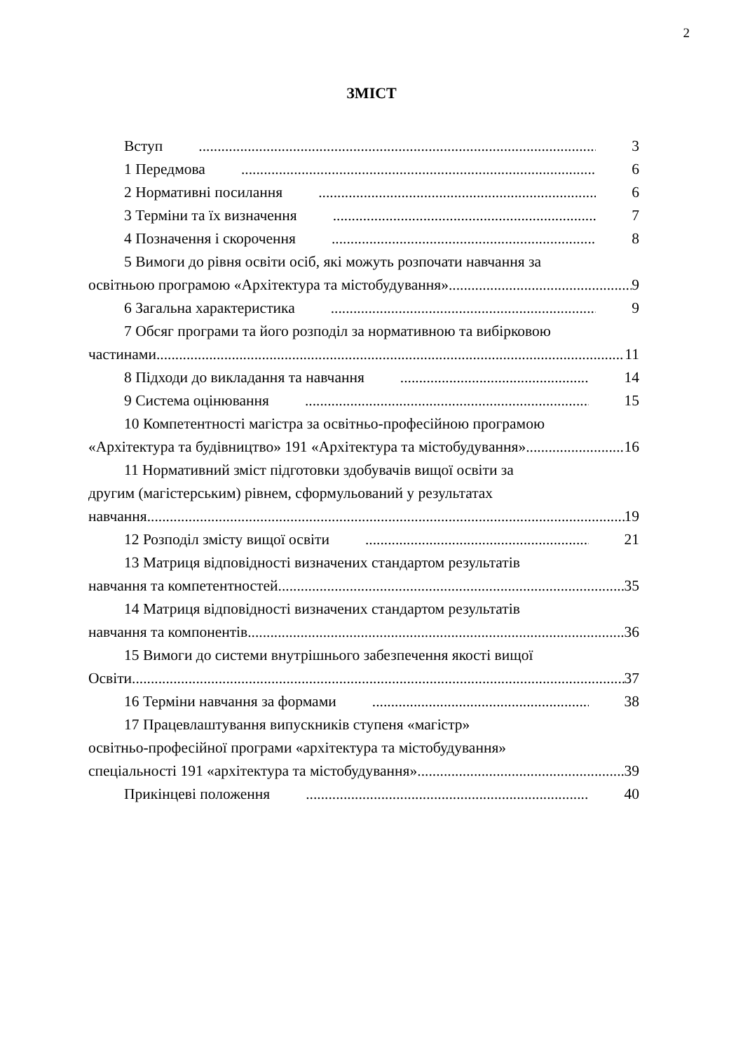2
ЗМІСТ
Вступ 3
1 Передмова 6
2 Нормативні посилання 6
3 Терміни та їх визначення 7
4 Позначення і скорочення 8
5 Вимоги до рівня освіти осіб, які можуть розпочати навчання за
освітньою програмою «Архітектура та містобудування» 9
6 Загальна характеристика 9
7 Обсяг програми та його розподіл за нормативною та вибірковою
частинами 11
8 Підходи до викладання та навчання 14
9 Система оцінювання 15
10 Компетентності магістра за освітньо-професійною програмою
«Архітектура та будівництво» 191 «Архітектура та містобудування» 16
11 Нормативний зміст підготовки здобувачів вищої освіти за
другим (магістерським) рівнем, сформульований у результатах
навчання 19
12 Розподіл змісту вищої освіти 21
13 Матриця відповідності визначених стандартом результатів
навчання та компетентностей 35
14 Матриця відповідності визначених стандартом результатів
навчання та компонентів 36
15 Вимоги до системи внутрішнього забезпечення якості вищої
Освіти 37
16 Терміни навчання за формами 38
17 Працевлаштування випускників ступеня «магістр»
освітньо-професійної програми «архітектура та містобудування»
спеціальності 191 «архітектура та містобудування» 39
Прикінцеві положення 40